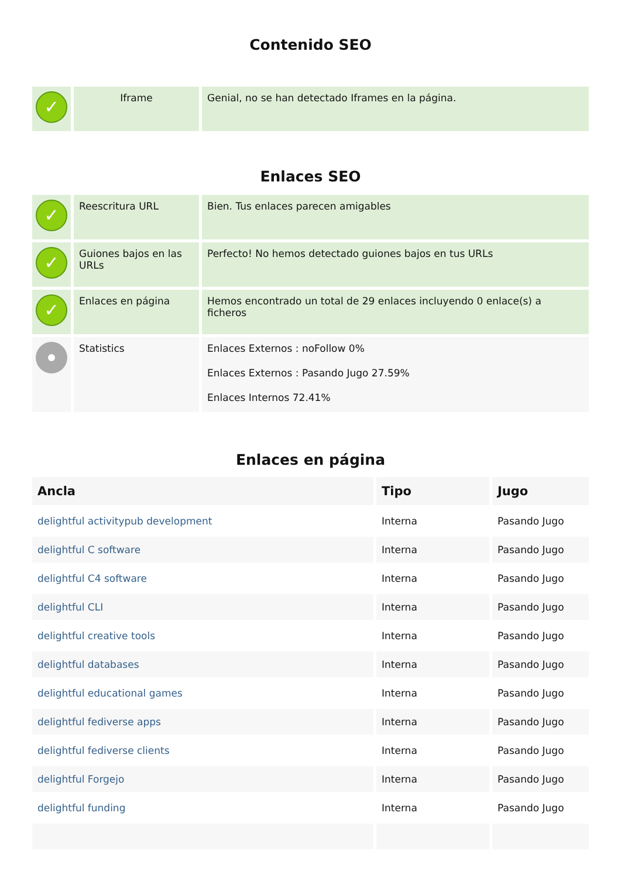Contenido SEO
| ✓ | Iframe | Genial, no se han detectado Iframes en la página. |
Enlaces SEO
| ✓ | Reescritura URL | Bien. Tus enlaces parecen amigables |
| ✓ | Guiones bajos en las URLs | Perfecto! No hemos detectado guiones bajos en tus URLs |
| ✓ | Enlaces en página | Hemos encontrado un total de 29 enlaces incluyendo 0 enlace(s) a ficheros |
| | Statistics | Enlaces Externos : noFollow 0% Enlaces Externos : Pasando Jugo 27.59% Enlaces Internos 72.41% |
Enlaces en página
| Ancla | Tipo | Jugo |
| --- | --- | --- |
| delightful activitypub development | Interna | Pasando Jugo |
| delightful C software | Interna | Pasando Jugo |
| delightful C4 software | Interna | Pasando Jugo |
| delightful CLI | Interna | Pasando Jugo |
| delightful creative tools | Interna | Pasando Jugo |
| delightful databases | Interna | Pasando Jugo |
| delightful educational games | Interna | Pasando Jugo |
| delightful fediverse apps | Interna | Pasando Jugo |
| delightful fediverse clients | Interna | Pasando Jugo |
| delightful Forgejo | Interna | Pasando Jugo |
| delightful funding | Interna | Pasando Jugo |